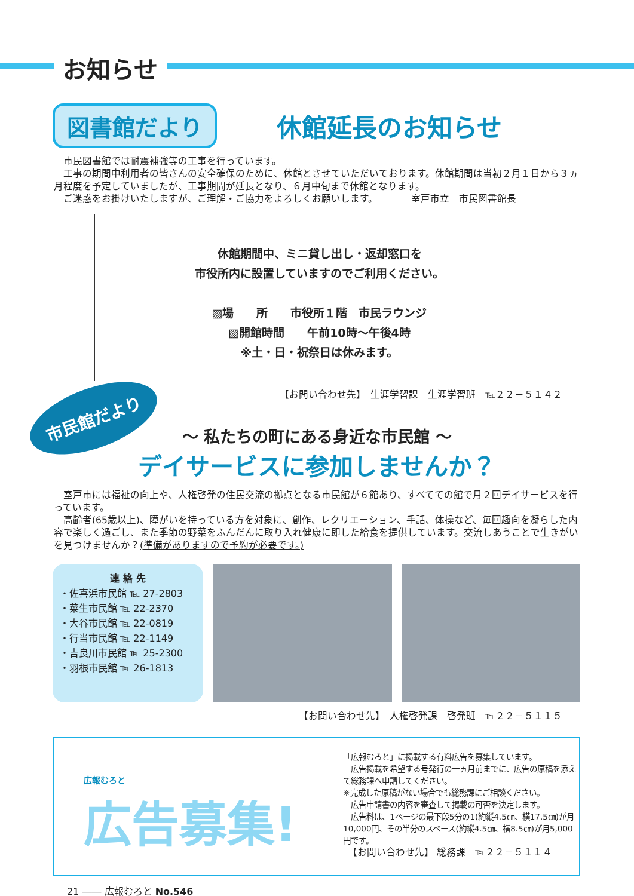お知らせ
図書館だより
休館延長のお知らせ
　市民図書館では耐震補強等の工事を行っています。
　工事の期間中利用者の皆さんの安全確保のために、休館とさせていただいております。休館期間は当初２月１日から３ヵ月程度を予定していましたが、工事期間が延長となり、６月中旬まで休館となります。
　ご迷惑をお掛けいたしますが、ご理解・ご協力をよろしくお願いします。　　　　室戸市立　市民図書館長
休館期間中、ミニ貸し出し・返却窓口を
市役所内に設置していますのでご利用ください。
▨場　　所　　市役所１階　市民ラウンジ
▨開館時間　　午前10時～午後4時
※土・日・祝祭日は休みます。
【お問い合わせ先】　生涯学習課　生涯学習班　℡２２－５１４２
市民館だより
～ 私たちの町にある身近な市民館 ～
デイサービスに参加しませんか？
　室戸市には福祉の向上や、人権啓発の住民交流の拠点となる市民館が６館あり、すべてての館で月２回デイサービスを行っています。
　高齢者(65歳以上)、障がいを持っている方を対象に、創作、レクリエーション、手話、体操など、毎回趣向を凝らした内容で楽しく過ごし、また季節の野菜をふんだんに取り入れ健康に即した給食を提供しています。交流しあうことで生きがいを見つけませんか？(準備がありますので予約が必要です。)
連 絡 先
・佐喜浜市民館 ℡ 27-2803
・菜生市民館 ℡ 22-2370
・大谷市民館 ℡ 22-0819
・行当市民館 ℡ 22-1149
・吉良川市民館 ℡ 25-2300
・羽根市民館 ℡ 26-1813
【お問い合わせ先】　人権啓発課　啓発班　℡２２－５１１５
広報むろと
広告募集!
「広報むろと」に掲載する有料広告を募集しています。
　広告掲載を希望する号発行の一ヵ月前までに、広告の原稿を添えて総務課へ申請してください。
※完成した原稿がない場合でも総務課にご相談ください。
　広告申請書の内容を審査して掲載の可否を決定します。
　広告料は、1ページの最下段5分の1(約縦4.5㎝、横17.5㎝)が月10,000円、その半分のスペース(約縦4.5㎝、横8.5㎝)が月5,000円です。
　【お問い合わせ先】 総務課　℡２２－５１１４
21 ―― 広報むろと No.546